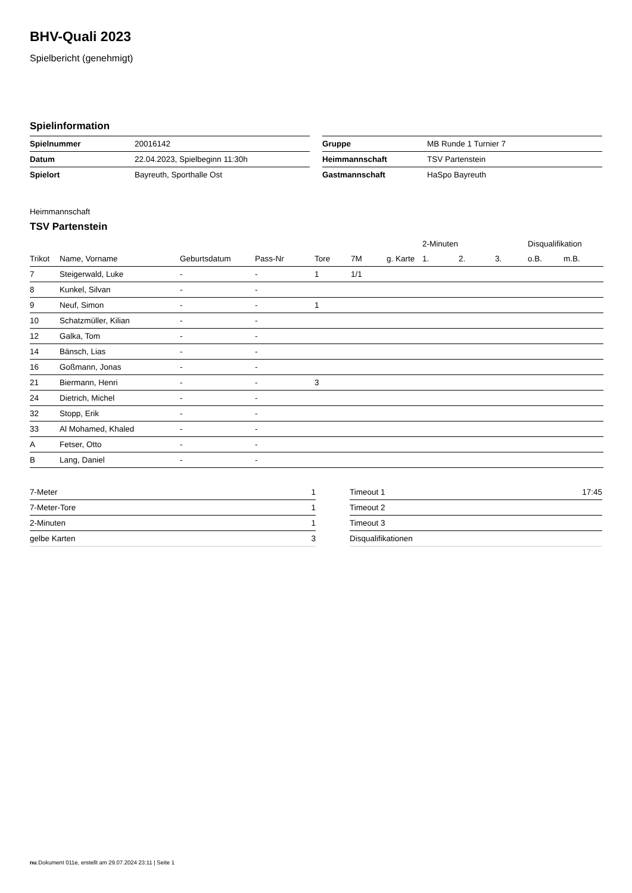BHV-Quali 2023
Spielbericht (genehmigt)
Spielinformation
| Spielnummer | 20016142 |
| Datum | 22.04.2023, Spielbeginn 11:30h |
| Spielort | Bayreuth, Sporthalle Ost |
| Gruppe | MB Runde 1 Turnier 7 |
| Heimmannschaft | TSV Partenstein |
| Gastmannschaft | HaSpo Bayreuth |
Heimmannschaft
TSV Partenstein
| | | | | | | | 2-Minuten | | | Disqualifikation | |
| --- | --- | --- | --- | --- | --- | --- | --- | --- | --- | --- | --- |
| Trikot | Name, Vorname | Geburtsdatum | Pass-Nr | Tore | 7M | g. Karte | 1. | 2. | 3. | o.B. | m.B. |
| 7 | Steigerwald, Luke | - | - | 1 | 1/1 | | | | | | |
| 8 | Kunkel, Silvan | - | - | | | | | | | | |
| 9 | Neuf, Simon | - | - | 1 | | | | | | | |
| 10 | Schatzmüller, Kilian | - | - | | | | | | | | |
| 12 | Galka, Tom | - | - | | | | | | | | |
| 14 | Bänsch, Lias | - | - | | | | | | | | |
| 16 | Goßmann, Jonas | - | - | | | | | | | | |
| 21 | Biermann, Henri | - | - | 3 | | | | | | | |
| 24 | Dietrich, Michel | - | - | | | | | | | | |
| 32 | Stopp, Erik | - | - | | | | | | | | |
| 33 | Al Mohamed, Khaled | - | - | | | | | | | | |
| A | Fetser, Otto | - | - | | | | | | | | |
| B | Lang, Daniel | - | - | | | | | | | | |
| 7-Meter | 1 |
| 7-Meter-Tore | 1 |
| 2-Minuten | 1 |
| gelbe Karten | 3 |
| Timeout 1 | 17:45 |
| Timeout 2 | |
| Timeout 3 | |
| Disqualifikationen | |
nu.Dokument 011e, erstellt am 29.07.2024 23:11 | Seite 1